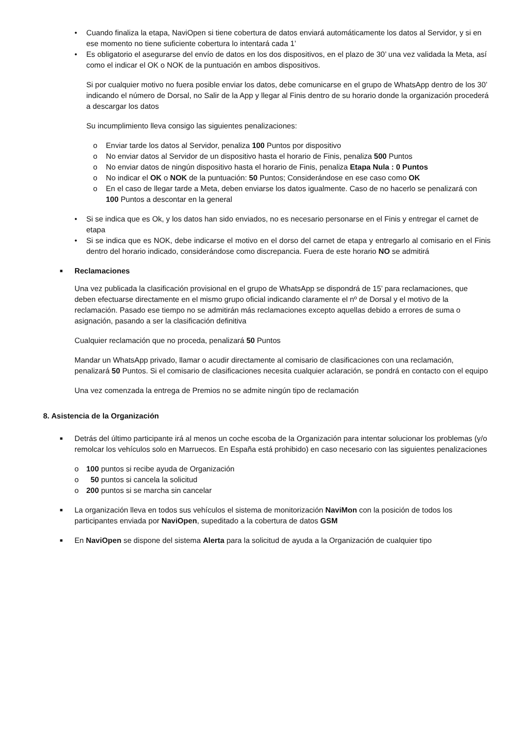• Cuando finaliza la etapa, NaviOpen si tiene cobertura de datos enviará automáticamente los datos al Servidor, y si en ese momento no tiene suficiente cobertura lo intentará cada 1’
• Es obligatorio el asegurarse del envío de datos en los dos dispositivos, en el plazo de 30’ una vez validada la Meta, así como el indicar el OK o NOK de la puntuación en ambos dispositivos.
Si por cualquier motivo no fuera posible enviar los datos, debe comunicarse en el grupo de WhatsApp dentro de los 30’ indicando el número de Dorsal, no Salir de la App y llegar al Finis dentro de su horario donde la organización procederá a descargar los datos
Su incumplimiento lleva consigo las siguientes penalizaciones:
o Enviar tarde los datos al Servidor, penaliza 100 Puntos por dispositivo
o No enviar datos al Servidor de un dispositivo hasta el horario de Finis, penaliza 500 Puntos
o No enviar datos de ningún dispositivo hasta el horario de Finis, penaliza Etapa Nula : 0 Puntos
o No indicar el OK o NOK de la puntuación: 50 Puntos; Considerándose en ese caso como OK
o En el caso de llegar tarde a Meta, deben enviarse los datos igualmente. Caso de no hacerlo se penalizará con 100 Puntos a descontar en la general
• Si se indica que es Ok, y los datos han sido enviados, no es necesario personarse en el Finis y entregar el carnet de etapa
• Si se indica que es NOK, debe indicarse el motivo en el dorso del carnet de etapa y entregarlo al comisario en el Finis dentro del horario indicado, considerándose como discrepancia. Fuera de este horario NO se admitirá
■ Reclamaciones
Una vez publicada la clasificación provisional en el grupo de WhatsApp se dispondrá de 15’ para reclamaciones, que deben efectuarse directamente en el mismo grupo oficial indicando claramente el nº de Dorsal y el motivo de la reclamación. Pasado ese tiempo no se admitirán más reclamaciones excepto aquellas debido a errores de suma o asignación, pasando a ser la clasificación definitiva
Cualquier reclamación que no proceda, penalizará 50 Puntos
Mandar un WhatsApp privado, llamar o acudir directamente al comisario de clasificaciones con una reclamación, penalizará 50 Puntos. Si el comisario de clasificaciones necesita cualquier aclaración, se pondrá en contacto con el equipo
Una vez comenzada la entrega de Premios no se admite ningún tipo de reclamación
8. Asistencia de la Organización
■ Detrás del último participante irá al menos un coche escoba de la Organización para intentar solucionar los problemas (y/o remolcar los vehículos solo en Marruecos. En España está prohibido) en caso necesario con las siguientes penalizaciones
o 100 puntos si recibe ayuda de Organización
o 50 puntos si cancela la solicitud
o 200 puntos si se marcha sin cancelar
■ La organización lleva en todos sus vehículos el sistema de monitorización NaviMon con la posición de todos los participantes enviada por NaviOpen, supeditado a la cobertura de datos GSM
■ En NaviOpen se dispone del sistema Alerta para la solicitud de ayuda a la Organización de cualquier tipo